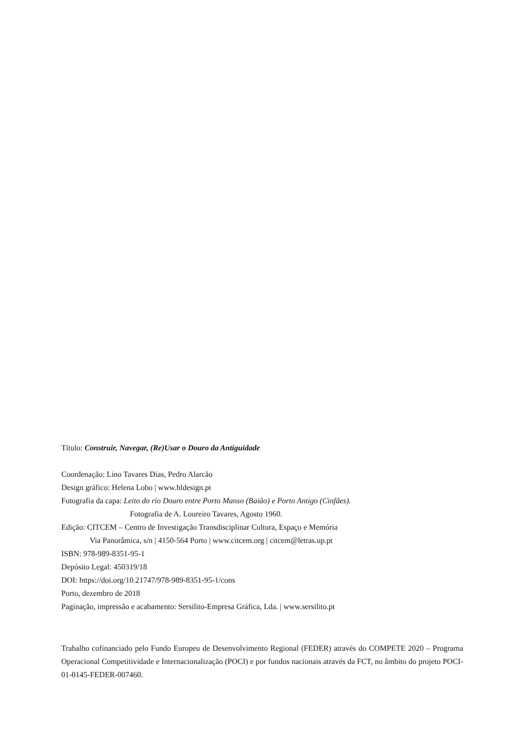Título: Construir, Navegar, (Re)Usar o Douro da Antiguidade
Coordenação: Lino Tavares Dias, Pedro Alarcão
Design gráfico: Helena Lobo | www.hldesign.pt
Fotografia da capa: Leito do rio Douro entre Porto Manso (Baião) e Porto Antigo (Cinfães).
Fotografia de A. Loureiro Tavares, Agosto 1960.
Edição: CITCEM – Centro de Investigação Transdisciplinar Cultura, Espaço e Memória
Via Panorâmica, s/n | 4150-564 Porto | www.citcem.org | citcem@letras.up.pt
ISBN: 978-989-8351-95-1
Depósito Legal: 450319/18
DOI: https://doi.org/10.21747/978-989-8351-95-1/cons
Porto, dezembro de 2018
Paginação, impressão e acabamento: Sersilito-Empresa Gráfica, Lda. | www.sersilito.pt
Trabalho cofinanciado pelo Fundo Europeu de Desenvolvimento Regional (FEDER) através do COMPETE 2020 – Programa Operacional Competitividade e Internacionalização (POCI) e por fundos nacionais através da FCT, no âmbito do projeto POCI-01-0145-FEDER-007460.